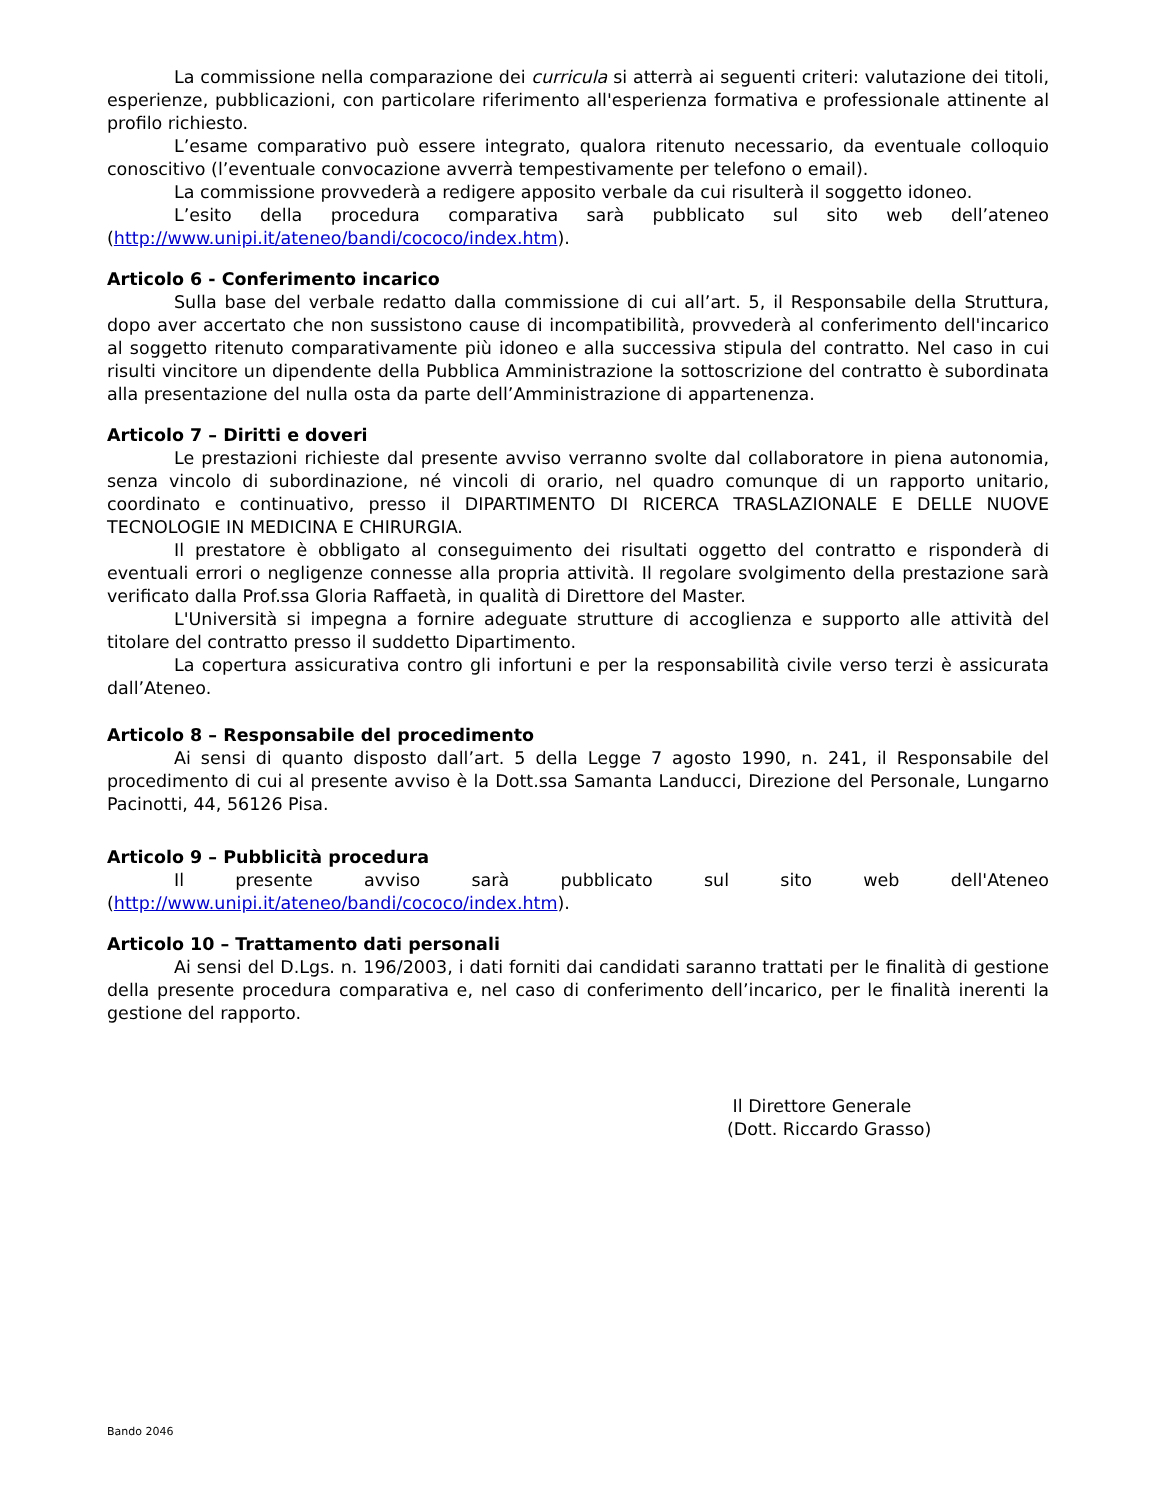La commissione nella comparazione dei curricula si atterrà ai seguenti criteri: valutazione dei titoli, esperienze, pubblicazioni, con particolare riferimento all'esperienza formativa e professionale attinente al profilo richiesto.
L’esame comparativo può essere integrato, qualora ritenuto necessario, da eventuale colloquio conoscitivo (l’eventuale convocazione avverrà tempestivamente per telefono o email).
La commissione provvederà a redigere apposito verbale da cui risulterà il soggetto idoneo.
L’esito della procedura comparativa sarà pubblicato sul sito web dell’ateneo (http://www.unipi.it/ateneo/bandi/cococo/index.htm).
Articolo 6 - Conferimento incarico
Sulla base del verbale redatto dalla commissione di cui all’art. 5, il Responsabile della Struttura, dopo aver accertato che non sussistono cause di incompatibilità, provvederà al conferimento dell'incarico al soggetto ritenuto comparativamente più idoneo e alla successiva stipula del contratto. Nel caso in cui risulti vincitore un dipendente della Pubblica Amministrazione la sottoscrizione del contratto è subordinata alla presentazione del nulla osta da parte dell’Amministrazione di appartenenza.
Articolo 7 – Diritti e doveri
Le prestazioni richieste dal presente avviso verranno svolte dal collaboratore in piena autonomia, senza vincolo di subordinazione, né vincoli di orario, nel quadro comunque di un rapporto unitario, coordinato e continuativo, presso il DIPARTIMENTO DI RICERCA TRASLAZIONALE E DELLE NUOVE TECNOLOGIE IN MEDICINA E CHIRURGIA.
Il prestatore è obbligato al conseguimento dei risultati oggetto del contratto e risponderà di eventuali errori o negligenze connesse alla propria attività. Il regolare svolgimento della prestazione sarà verificato dalla Prof.ssa Gloria Raffaetà, in qualità di Direttore del Master.
L'Università si impegna a fornire adeguate strutture di accoglienza e supporto alle attività del titolare del contratto presso il suddetto Dipartimento.
La copertura assicurativa contro gli infortuni e per la responsabilità civile verso terzi è assicurata dall’Ateneo.
Articolo 8 – Responsabile del procedimento
Ai sensi di quanto disposto dall’art. 5 della Legge 7 agosto 1990, n. 241, il Responsabile del procedimento di cui al presente avviso è la Dott.ssa Samanta Landucci, Direzione del Personale, Lungarno Pacinotti, 44, 56126 Pisa.
Articolo 9 – Pubblicità procedura
Il presente avviso sarà pubblicato sul sito web dell'Ateneo (http://www.unipi.it/ateneo/bandi/cococo/index.htm).
Articolo 10 – Trattamento dati personali
Ai sensi del D.Lgs. n. 196/2003, i dati forniti dai candidati saranno trattati per le finalità di gestione della presente procedura comparativa e, nel caso di conferimento dell’incarico, per le finalità inerenti la gestione del rapporto.
Il Direttore Generale
(Dott. Riccardo Grasso)
Bando 2046